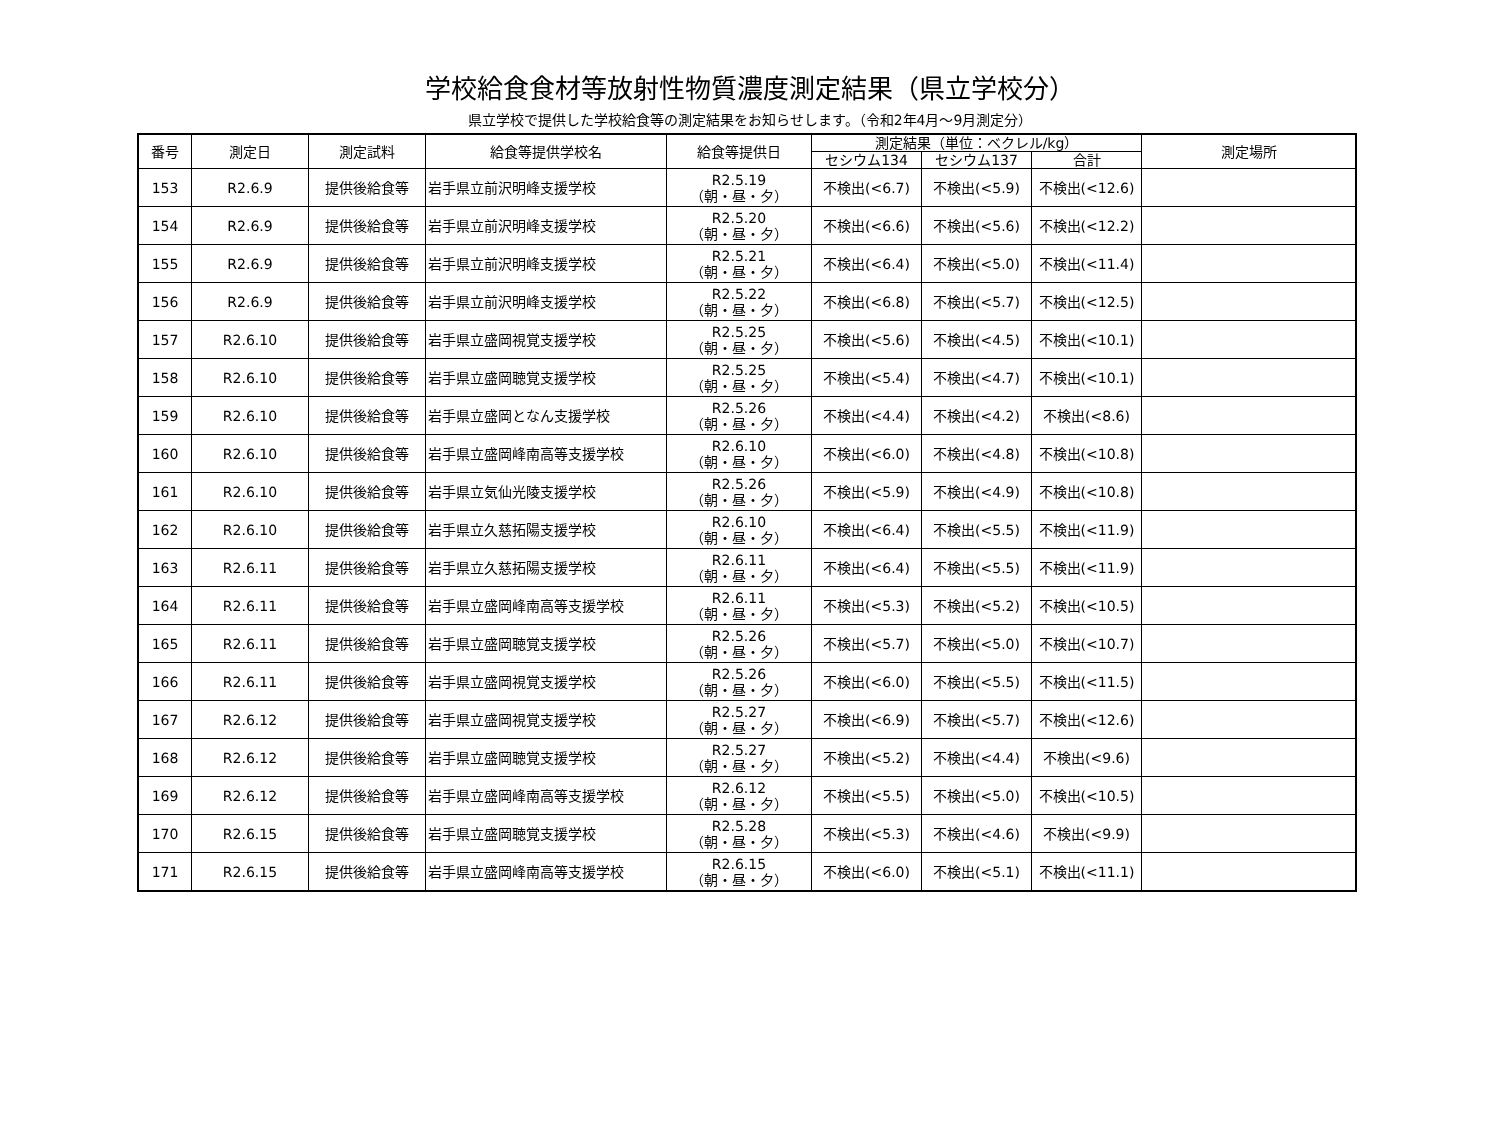学校給食食材等放射性物質濃度測定結果（県立学校分）
県立学校で提供した学校給食等の測定結果をお知らせします。（令和2年4月～9月測定分）
| 番号 | 測定日 | 測定試料 | 給食等提供学校名 | 給食等提供日 | 測定結果（単位：ベクレル/kg） | | | 測定場所 |
| --- | --- | --- | --- | --- | --- | --- | --- | --- |
| | | | | | セシウム134 | セシウム137 | 合計 | |
| 153 | R2.6.9 | 提供後給食等 | 岩手県立前沢明峰支援学校 | R2.5.19 （朝・昼・夕） | 不検出(<6.7) | 不検出(<5.9) | 不検出(<12.6) | |
| 154 | R2.6.9 | 提供後給食等 | 岩手県立前沢明峰支援学校 | R2.5.20 （朝・昼・夕） | 不検出(<6.6) | 不検出(<5.6) | 不検出(<12.2) | |
| 155 | R2.6.9 | 提供後給食等 | 岩手県立前沢明峰支援学校 | R2.5.21 （朝・昼・夕） | 不検出(<6.4) | 不検出(<5.0) | 不検出(<11.4) | |
| 156 | R2.6.9 | 提供後給食等 | 岩手県立前沢明峰支援学校 | R2.5.22 （朝・昼・夕） | 不検出(<6.8) | 不検出(<5.7) | 不検出(<12.5) | |
| 157 | R2.6.10 | 提供後給食等 | 岩手県立盛岡視覚支援学校 | R2.5.25 （朝・昼・夕） | 不検出(<5.6) | 不検出(<4.5) | 不検出(<10.1) | |
| 158 | R2.6.10 | 提供後給食等 | 岩手県立盛岡聴覚支援学校 | R2.5.25 （朝・昼・夕） | 不検出(<5.4) | 不検出(<4.7) | 不検出(<10.1) | |
| 159 | R2.6.10 | 提供後給食等 | 岩手県立盛岡となん支援学校 | R2.5.26 （朝・昼・夕） | 不検出(<4.4) | 不検出(<4.2) | 不検出(<8.6) | |
| 160 | R2.6.10 | 提供後給食等 | 岩手県立盛岡峰南高等支援学校 | R2.6.10 （朝・昼・夕） | 不検出(<6.0) | 不検出(<4.8) | 不検出(<10.8) | |
| 161 | R2.6.10 | 提供後給食等 | 岩手県立気仙光陵支援学校 | R2.5.26 （朝・昼・夕） | 不検出(<5.9) | 不検出(<4.9) | 不検出(<10.8) | |
| 162 | R2.6.10 | 提供後給食等 | 岩手県立久慈拓陽支援学校 | R2.6.10 （朝・昼・夕） | 不検出(<6.4) | 不検出(<5.5) | 不検出(<11.9) | |
| 163 | R2.6.11 | 提供後給食等 | 岩手県立久慈拓陽支援学校 | R2.6.11 （朝・昼・夕） | 不検出(<6.4) | 不検出(<5.5) | 不検出(<11.9) | |
| 164 | R2.6.11 | 提供後給食等 | 岩手県立盛岡峰南高等支援学校 | R2.6.11 （朝・昼・夕） | 不検出(<5.3) | 不検出(<5.2) | 不検出(<10.5) | |
| 165 | R2.6.11 | 提供後給食等 | 岩手県立盛岡聴覚支援学校 | R2.5.26 （朝・昼・夕） | 不検出(<5.7) | 不検出(<5.0) | 不検出(<10.7) | |
| 166 | R2.6.11 | 提供後給食等 | 岩手県立盛岡視覚支援学校 | R2.5.26 （朝・昼・夕） | 不検出(<6.0) | 不検出(<5.5) | 不検出(<11.5) | |
| 167 | R2.6.12 | 提供後給食等 | 岩手県立盛岡視覚支援学校 | R2.5.27 （朝・昼・夕） | 不検出(<6.9) | 不検出(<5.7) | 不検出(<12.6) | |
| 168 | R2.6.12 | 提供後給食等 | 岩手県立盛岡聴覚支援学校 | R2.5.27 （朝・昼・夕） | 不検出(<5.2) | 不検出(<4.4) | 不検出(<9.6) | |
| 169 | R2.6.12 | 提供後給食等 | 岩手県立盛岡峰南高等支援学校 | R2.6.12 （朝・昼・夕） | 不検出(<5.5) | 不検出(<5.0) | 不検出(<10.5) | |
| 170 | R2.6.15 | 提供後給食等 | 岩手県立盛岡聴覚支援学校 | R2.5.28 （朝・昼・夕） | 不検出(<5.3) | 不検出(<4.6) | 不検出(<9.9) | |
| 171 | R2.6.15 | 提供後給食等 | 岩手県立盛岡峰南高等支援学校 | R2.6.15 （朝・昼・夕） | 不検出(<6.0) | 不検出(<5.1) | 不検出(<11.1) | |